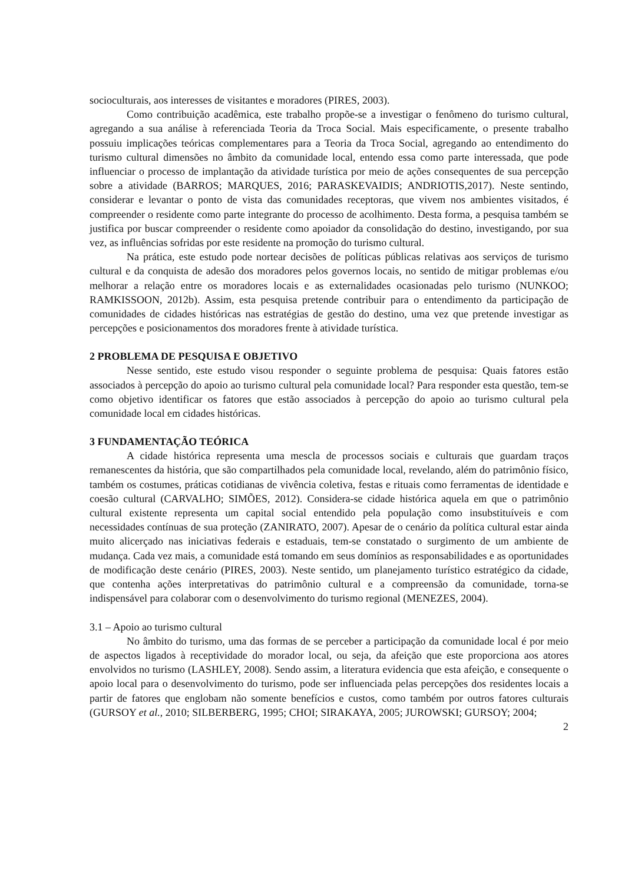socioculturais, aos interesses de visitantes e moradores (PIRES, 2003).
Como contribuição acadêmica, este trabalho propõe-se a investigar o fenômeno do turismo cultural, agregando a sua análise à referenciada Teoria da Troca Social. Mais especificamente, o presente trabalho possuiu implicações teóricas complementares para a Teoria da Troca Social, agregando ao entendimento do turismo cultural dimensões no âmbito da comunidade local, entendo essa como parte interessada, que pode influenciar o processo de implantação da atividade turística por meio de ações consequentes de sua percepção sobre a atividade (BARROS; MARQUES, 2016; PARASKEVAIDIS; ANDRIOTIS,2017). Neste sentindo, considerar e levantar o ponto de vista das comunidades receptoras, que vivem nos ambientes visitados, é compreender o residente como parte integrante do processo de acolhimento. Desta forma, a pesquisa também se justifica por buscar compreender o residente como apoiador da consolidação do destino, investigando, por sua vez, as influências sofridas por este residente na promoção do turismo cultural.
Na prática, este estudo pode nortear decisões de políticas públicas relativas aos serviços de turismo cultural e da conquista de adesão dos moradores pelos governos locais, no sentido de mitigar problemas e/ou melhorar a relação entre os moradores locais e as externalidades ocasionadas pelo turismo (NUNKOO; RAMKISSOON, 2012b). Assim, esta pesquisa pretende contribuir para o entendimento da participação de comunidades de cidades históricas nas estratégias de gestão do destino, uma vez que pretende investigar as percepções e posicionamentos dos moradores frente à atividade turística.
2 PROBLEMA DE PESQUISA E OBJETIVO
Nesse sentido, este estudo visou responder o seguinte problema de pesquisa: Quais fatores estão associados à percepção do apoio ao turismo cultural pela comunidade local? Para responder esta questão, tem-se como objetivo identificar os fatores que estão associados à percepção do apoio ao turismo cultural pela comunidade local em cidades históricas.
3 FUNDAMENTAÇÃO TEÓRICA
A cidade histórica representa uma mescla de processos sociais e culturais que guardam traços remanescentes da história, que são compartilhados pela comunidade local, revelando, além do patrimônio físico, também os costumes, práticas cotidianas de vivência coletiva, festas e rituais como ferramentas de identidade e coesão cultural (CARVALHO; SIMÕES, 2012). Considera-se cidade histórica aquela em que o patrimônio cultural existente representa um capital social entendido pela população como insubstituíveis e com necessidades contínuas de sua proteção (ZANIRATO, 2007). Apesar de o cenário da política cultural estar ainda muito alicerçado nas iniciativas federais e estaduais, tem-se constatado o surgimento de um ambiente de mudança. Cada vez mais, a comunidade está tomando em seus domínios as responsabilidades e as oportunidades de modificação deste cenário (PIRES, 2003). Neste sentido, um planejamento turístico estratégico da cidade, que contenha ações interpretativas do patrimônio cultural e a compreensão da comunidade, torna-se indispensável para colaborar com o desenvolvimento do turismo regional (MENEZES, 2004).
3.1 – Apoio ao turismo cultural
No âmbito do turismo, uma das formas de se perceber a participação da comunidade local é por meio de aspectos ligados à receptividade do morador local, ou seja, da afeição que este proporciona aos atores envolvidos no turismo (LASHLEY, 2008). Sendo assim, a literatura evidencia que esta afeição, e consequente o apoio local para o desenvolvimento do turismo, pode ser influenciada pelas percepções dos residentes locais a partir de fatores que englobam não somente benefícios e custos, como também por outros fatores culturais (GURSOY et al., 2010; SILBERBERG, 1995; CHOI; SIRAKAYA, 2005; JUROWSKI; GURSOY; 2004;
2